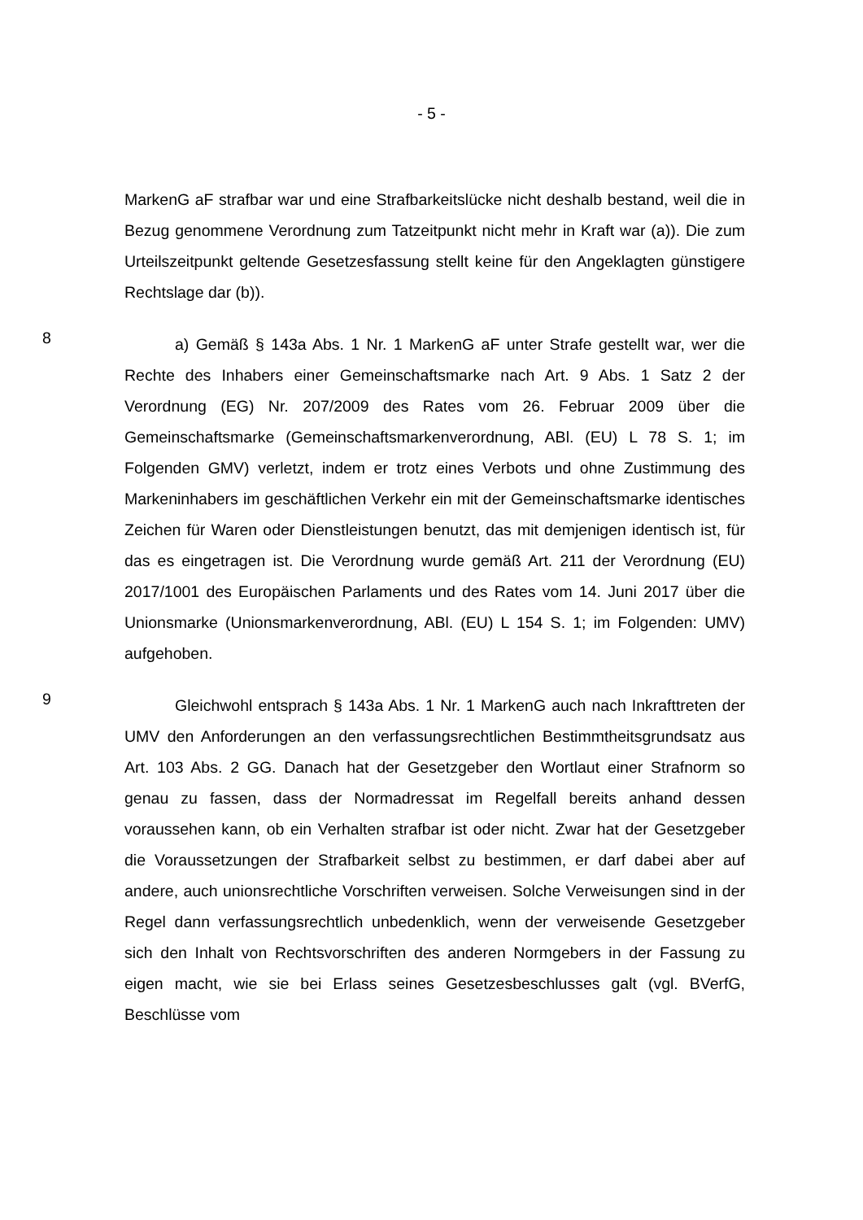- 5 -
MarkenG aF strafbar war und eine Strafbarkeitslücke nicht deshalb bestand, weil die in Bezug genommene Verordnung zum Tatzeitpunkt nicht mehr in Kraft war (a)). Die zum Urteilszeitpunkt geltende Gesetzesfassung stellt keine für den Angeklagten günstigere Rechtslage dar (b)).
8
a) Gemäß § 143a Abs. 1 Nr. 1 MarkenG aF unter Strafe gestellt war, wer die Rechte des Inhabers einer Gemeinschaftsmarke nach Art. 9 Abs. 1 Satz 2 der Verordnung (EG) Nr. 207/2009 des Rates vom 26. Februar 2009 über die Gemeinschaftsmarke (Gemeinschaftsmarkenverordnung, ABl. (EU) L 78 S. 1; im Folgenden GMV) verletzt, indem er trotz eines Verbots und ohne Zustimmung des Markeninhabers im geschäftlichen Verkehr ein mit der Gemeinschaftsmarke identisches Zeichen für Waren oder Dienstleistungen benutzt, das mit demjenigen identisch ist, für das es eingetragen ist. Die Verordnung wurde gemäß Art. 211 der Verordnung (EU) 2017/1001 des Europäischen Parlaments und des Rates vom 14. Juni 2017 über die Unionsmarke (Unionsmarkenverordnung, ABl. (EU) L 154 S. 1; im Folgenden: UMV) aufgehoben.
9
Gleichwohl entsprach § 143a Abs. 1 Nr. 1 MarkenG auch nach Inkrafttreten der UMV den Anforderungen an den verfassungsrechtlichen Bestimmtheitsgrundsatz aus Art. 103 Abs. 2 GG. Danach hat der Gesetzgeber den Wortlaut einer Strafnorm so genau zu fassen, dass der Normadressat im Regelfall bereits anhand dessen voraussehen kann, ob ein Verhalten strafbar ist oder nicht. Zwar hat der Gesetzgeber die Voraussetzungen der Strafbarkeit selbst zu bestimmen, er darf dabei aber auf andere, auch unionsrechtliche Vorschriften verweisen. Solche Verweisungen sind in der Regel dann verfassungsrechtlich unbedenklich, wenn der verweisende Gesetzgeber sich den Inhalt von Rechtsvorschriften des anderen Normgebers in der Fassung zu eigen macht, wie sie bei Erlass seines Gesetzesbeschlusses galt (vgl. BVerfG, Beschlüsse vom